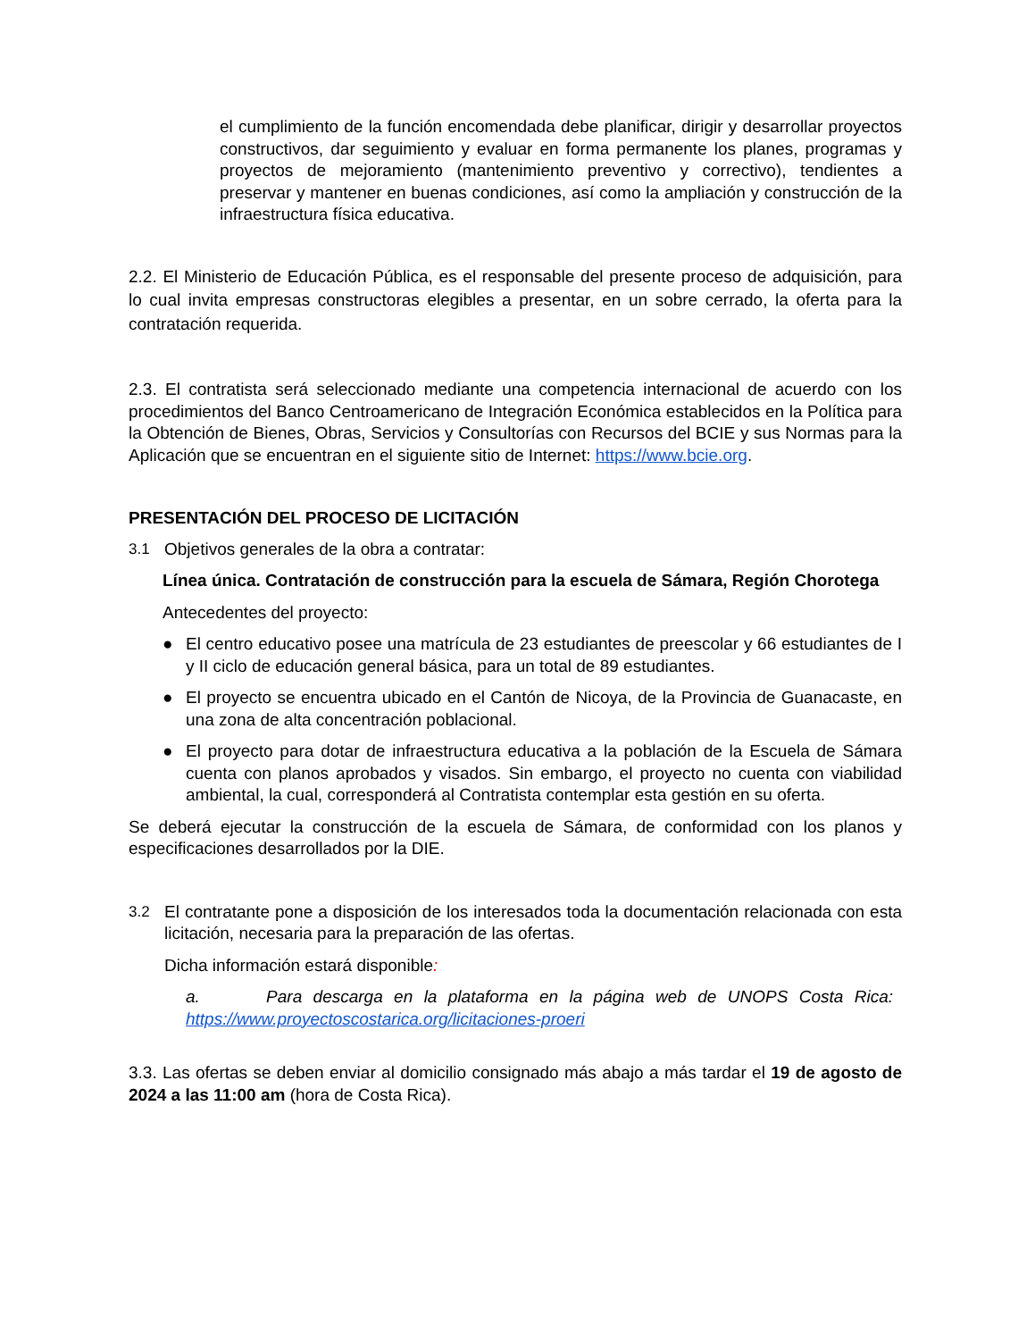el cumplimiento de la función encomendada debe planificar, dirigir y desarrollar proyectos constructivos, dar seguimiento y evaluar en forma permanente los planes, programas y proyectos de mejoramiento (mantenimiento preventivo y correctivo), tendientes a preservar y mantener en buenas condiciones, así como la ampliación y construcción de la infraestructura física educativa.
2.2. El Ministerio de Educación Pública, es el responsable del presente proceso de adquisición, para lo cual invita empresas constructoras elegibles a presentar, en un sobre cerrado, la oferta para la contratación requerida.
2.3. El contratista será seleccionado mediante una competencia internacional de acuerdo con los procedimientos del Banco Centroamericano de Integración Económica establecidos en la Política para la Obtención de Bienes, Obras, Servicios y Consultorías con Recursos del BCIE y sus Normas para la Aplicación que se encuentran en el siguiente sitio de Internet: https://www.bcie.org.
PRESENTACIÓN DEL PROCESO DE LICITACIÓN
3.1 Objetivos generales de la obra a contratar:
Línea única. Contratación de construcción para la escuela de Sámara, Región Chorotega
Antecedentes del proyecto:
● El centro educativo posee una matrícula de 23 estudiantes de preescolar y 66 estudiantes de I y II ciclo de educación general básica, para un total de 89 estudiantes.
● El proyecto se encuentra ubicado en el Cantón de Nicoya, de la Provincia de Guanacaste, en una zona de alta concentración poblacional.
● El proyecto para dotar de infraestructura educativa a la población de la Escuela de Sámara cuenta con planos aprobados y visados. Sin embargo, el proyecto no cuenta con viabilidad ambiental, la cual, corresponderá al Contratista contemplar esta gestión en su oferta.
Se deberá ejecutar la construcción de la escuela de Sámara, de conformidad con los planos y especificaciones desarrollados por la DIE.
3.2 El contratante pone a disposición de los interesados toda la documentación relacionada con esta licitación, necesaria para la preparación de las ofertas.
Dicha información estará disponible:
a. Para descarga en la plataforma en la página web de UNOPS Costa Rica: https://www.proyectoscostarica.org/licitaciones-proeri
3.3. Las ofertas se deben enviar al domicilio consignado más abajo a más tardar el 19 de agosto de 2024 a las 11:00 am (hora de Costa Rica).